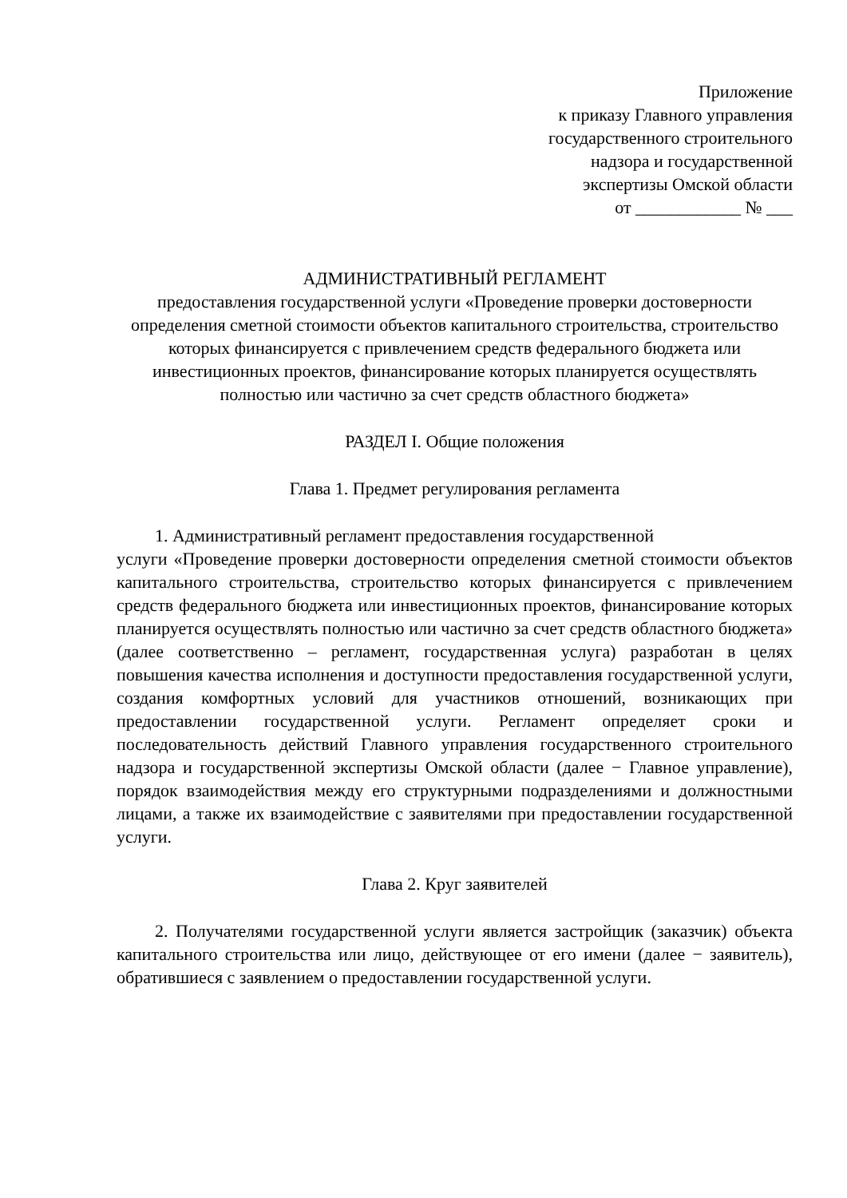Приложение
к приказу Главного управления
государственного строительного
надзора и государственной
экспертизы Омской области
от ____________ № ___
АДМИНИСТРАТИВНЫЙ РЕГЛАМЕНТ
предоставления государственной услуги «Проведение проверки достоверности определения сметной стоимости объектов капитального строительства, строительство которых финансируется с привлечением средств федерального бюджета или инвестиционных проектов, финансирование которых планируется осуществлять полностью или частично за счет средств областного бюджета»
РАЗДЕЛ I. Общие положения
Глава 1. Предмет регулирования регламента
1. Административный регламент предоставления государственной
услуги «Проведение проверки достоверности определения сметной стоимости объектов капитального строительства, строительство которых финансируется с привлечением средств федерального бюджета или инвестиционных проектов, финансирование которых планируется осуществлять полностью или частично за счет средств областного бюджета» (далее соответственно – регламент, государственная услуга) разработан в целях повышения качества исполнения и доступности предоставления государственной услуги, создания комфортных условий для участников отношений, возникающих при предоставлении государственной услуги. Регламент определяет сроки и последовательность действий Главного управления государственного строительного надзора и государственной экспертизы Омской области (далее − Главное управление), порядок взаимодействия между его структурными подразделениями и должностными лицами, а также их взаимодействие с заявителями при предоставлении государственной услуги.
Глава 2. Круг заявителей
2. Получателями государственной услуги является застройщик (заказчик) объекта капитального строительства или лицо, действующее от его имени (далее − заявитель), обратившиеся с заявлением о предоставлении государственной услуги.